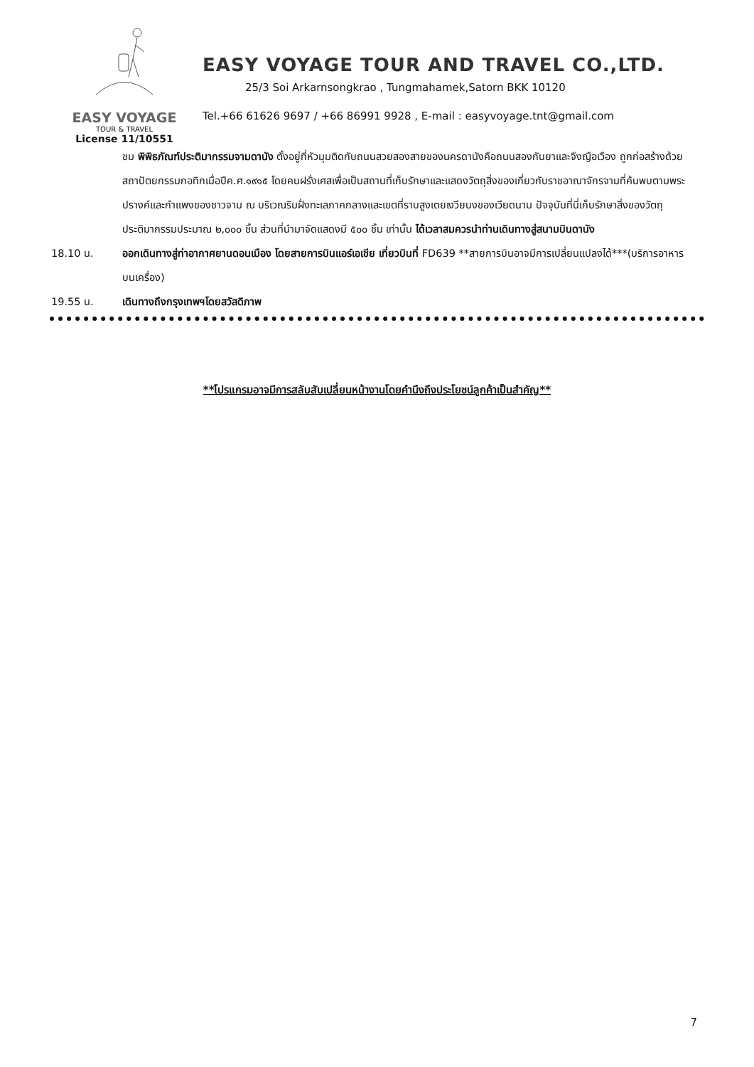EASY VOYAGE
TOUR & TRAVEL
License 11/10551
EASY VOYAGE TOUR AND TRAVEL CO.,LTD.
25/3 Soi Arkarnsongkrao , Tungmahamek,Satorn BKK 10120
Tel.+66 61626 9697 / +66 86991 9928 , E-mail : easyvoyage.tnt@gmail.com
ชม พิพิธภัณฑ์ประติมากรรมจามดานัง ตั้งอยู่ที่หัวมุมติดกับถนนสวยสองสายของนครดานังคือถนนสองกันยาและจึงญือเวือง ถูกก่อสร้างด้วยสถาปัตยกรรมกอทิกเมื่อปีค.ศ.๑๙๑๕ โดยคนฝรั่งเศสเพื่อเป็นสถานที่เก็บรักษาและแสดงวัตถุสิ่งของเกี่ยวกับราชอาณาจักรจามที่ค้นพบตามพระปรางค์และกำแพงของชาวจาม ณ บริเวณริมฝั่งทะเลภาคกลางและเขตที่ราบสูงเตยเงวียนงของเวียดนาม ปัจจุบันที่นี่เก็บรักษาสิ่งของวัตถุประติมากรรมประมาณ ๒,๐๐๐ ชิ้น ส่วนที่นำมาจัดแสดงมี ๕๐๐ ชิ้น เท่านั้น ได้เวลาสมควรนำท่านเดินทางสู่สนามบินดานัง
18.10 น. ออกเดินทางสู่ท่าอากาศยานดอนเมือง โดยสายการบินแอร์เอเชีย เที่ยวบินที่ FD639 **สายการบินอาจมีการเปลี่ยนแปลงได้***(บริการอาหารบนเครื่อง)
19.55 น. เดินทางถึงกรุงเทพฯโดยสวัสดิภาพ
**โปรแกรมอาจมีการสลับสับเปลี่ยนหน้างานโดยคำนึงถึงประโยชน์ลูกค้าเป็นสำคัญ**
7